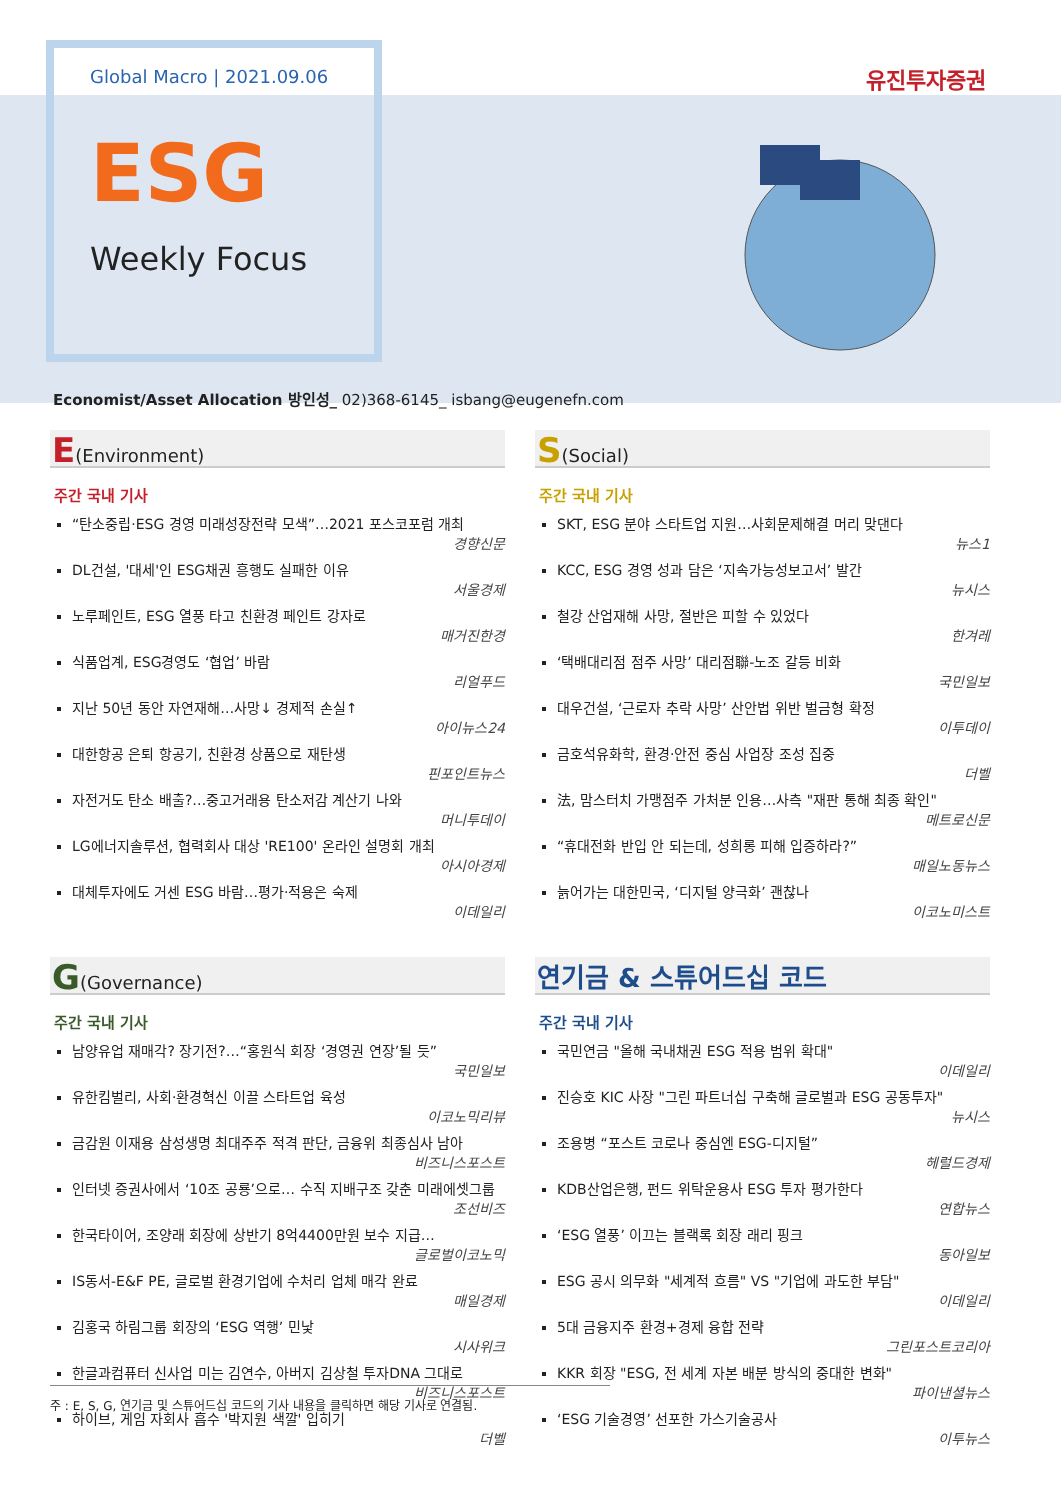Global Macro | 2021.09.06
유진투자증권
ESG
Weekly Focus
Economist/Asset Allocation 방인성_ 02)368-6145_ isbang@eugenefn.com
E(Environment)
주간 국내 기사
“탄소중립·ESG 경영 미래성장전략 모색”…2021 포스코포럼 개최
경향신문
DL건설, '대세'인 ESG채권 흥행도 실패한 이유
서울경제
노루페인트, ESG 열풍 타고 친환경 페인트 강자로
매거진한경
식품업계, ESG경영도 ‘협업’ 바람
리얼푸드
지난 50년 동안 자연재해…사망↓ 경제적 손실↑
아이뉴스24
대한항공 은퇴 항공기, 친환경 상품으로 재탄생
핀포인트뉴스
자전거도 탄소 배출?…중고거래용 탄소저감 계산기 나와
머니투데이
LG에너지솔루션, 협력회사 대상 'RE100' 온라인 설명회 개최
아시아경제
대체투자에도 거센 ESG 바람…평가·적용은 숙제
이데일리
S(Social)
주간 국내 기사
SKT, ESG 분야 스타트업 지원…사회문제해결 머리 맞댄다
뉴스1
KCC, ESG 경영 성과 담은 ‘지속가능성보고서’ 발간
뉴시스
철강 산업재해 사망, 절반은 피할 수 있었다
한겨레
‘택배대리점 점주 사망’ 대리점聯-노조 갈등 비화
국민일보
대우건설, ‘근로자 추락 사망’ 산안법 위반 벌금형 확정
이투데이
금호석유화학, 환경·안전 중심 사업장 조성 집중
더벨
法, 맘스터치 가맹점주 가처분 인용…사측 "재판 통해 최종 확인"
메트로신문
“휴대전화 반입 안 되는데, 성희롱 피해 입증하라?”
매일노동뉴스
늙어가는 대한민국, ‘디지털 양극화’ 괜찮나
이코노미스트
G(Governance)
주간 국내 기사
남양유업 재매각? 장기전?…“홍원식 회장 ‘경영권 연장’될 듯”
국민일보
유한킴벌리, 사회·환경혁신 이끌 스타트업 육성
이코노믹리뷰
금감원 이재용 삼성생명 최대주주 적격 판단, 금융위 최종심사 남아
비즈니스포스트
인터넷 증권사에서 ‘10조 공룡’으로… 수직 지배구조 갖춘 미래에셋그룹
조선비즈
한국타이어, 조양래 회장에 상반기 8억4400만원 보수 지급…
글로벌이코노믹
IS동서-E&F PE, 글로벌 환경기업에 수처리 업체 매각 완료
매일경제
김홍국 하림그룹 회장의 ‘ESG 역행’ 민낯
시사위크
한글과컴퓨터 신사업 미는 김연수, 아버지 김상철 투자DNA 그대로
비즈니스포스트
하이브, 게임 자회사 흡수 '박지원 색깔' 입히기
더벨
연기금 & 스튜어드십 코드
주간 국내 기사
국민연금 "올해 국내채권 ESG 적용 범위 확대"
이데일리
진승호 KIC 사장 "그린 파트너십 구축해 글로벌과 ESG 공동투자"
뉴시스
조용병 “포스트 코로나 중심엔 ESG-디지털”
헤럴드경제
KDB산업은행, 펀드 위탁운용사 ESG 투자 평가한다
연합뉴스
‘ESG 열풍’ 이끄는 블랙록 회장 래리 핑크
동아일보
ESG 공시 의무화 "세계적 흐름" VS "기업에 과도한 부담"
이데일리
5대 금융지주 환경+경제 융합 전략
그린포스트코리아
KKR 회장 "ESG, 전 세계 자본 배분 방식의 중대한 변화"
파이낸셜뉴스
‘ESG 기술경영’ 선포한 가스기술공사
이투뉴스
주 : E, S, G, 연기금 및 스튜어드십 코드의 기사 내용을 클릭하면 해당 기사로 연결됨.